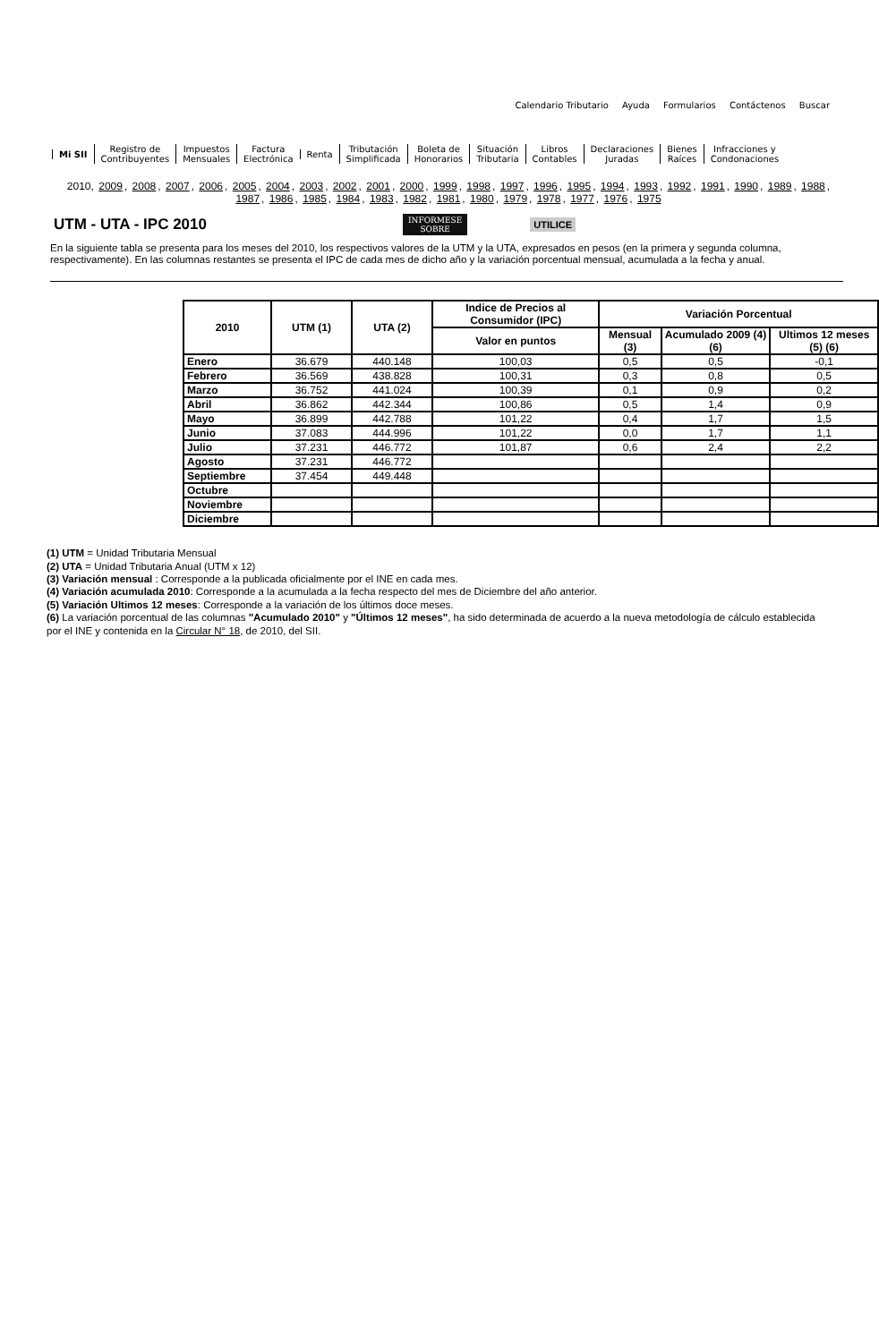Calendario Tributario Ayuda Formularios Contáctenos Buscar
Mi SII
Registro de
Contribuyentes
Impuestos
Mensuales
Factura
Electrónica
Renta
Tributación
Simplificada
Boleta de
Honorarios
Situación
Tributaria
Libros
Contables
Declaraciones
Juradas
Bienes
Raíces
Infracciones y
Condonaciones
2010, 2009, 2008, 2007, 2006, 2005, 2004, 2003, 2002, 2001, 2000, 1999, 1998, 1997, 1996, 1995, 1994, 1993, 1992, 1991, 1990, 1989, 1988, 1987, 1986, 1985, 1984, 1983, 1982, 1981, 1980, 1979, 1978, 1977, 1976, 1975
UTM - UTA - IPC 2010
INFORMESE
SOBRE
UTILICE
En la siguiente tabla se presenta para los meses del 2010, los respectivos valores de la UTM y la UTA, expresados en pesos (en la primera y segunda columna, respectivamente). En las columnas restantes se presenta el IPC de cada mes de dicho año y la variación porcentual mensual, acumulada a la fecha y anual.
| 2010 | UTM (1) | UTA (2) | Indice de Precios al Consumidor (IPC) | Variación Porcentual | | |
| --- | --- | --- | --- | --- | --- | --- |
| | | | Valor en puntos | Mensual (3) | Acumulado 2009 (4) (6) | Ultimos 12 meses (5) (6) |
| Enero | 36.679 | 440.148 | 100,03 | 0,5 | 0,5 | -0,1 |
| Febrero | 36.569 | 438.828 | 100,31 | 0,3 | 0,8 | 0,5 |
| Marzo | 36.752 | 441.024 | 100,39 | 0,1 | 0,9 | 0,2 |
| Abril | 36.862 | 442.344 | 100,86 | 0,5 | 1,4 | 0,9 |
| Mayo | 36.899 | 442.788 | 101,22 | 0,4 | 1,7 | 1,5 |
| Junio | 37.083 | 444.996 | 101,22 | 0,0 | 1,7 | 1,1 |
| Julio | 37.231 | 446.772 | 101,87 | 0,6 | 2,4 | 2,2 |
| Agosto | 37.231 | 446.772 | | | | |
| Septiembre | 37.454 | 449.448 | | | | |
| Octubre | | | | | | |
| Noviembre | | | | | | |
| Diciembre | | | | | | |
(1) UTM = Unidad Tributaria Mensual
(2) UTA = Unidad Tributaria Anual (UTM x 12)
(3) Variación mensual : Corresponde a la publicada oficialmente por el INE en cada mes.
(4) Variación acumulada 2010: Corresponde a la acumulada a la fecha respecto del mes de Diciembre del año anterior.
(5) Variación Ultimos 12 meses: Corresponde a la variación de los últimos doce meses.
(6) La variación porcentual de las columnas "Acumulado 2010" y "Últimos 12 meses", ha sido determinada de acuerdo a la nueva metodología de cálculo establecida por el INE y contenida en la Circular N° 18, de 2010, del SII.